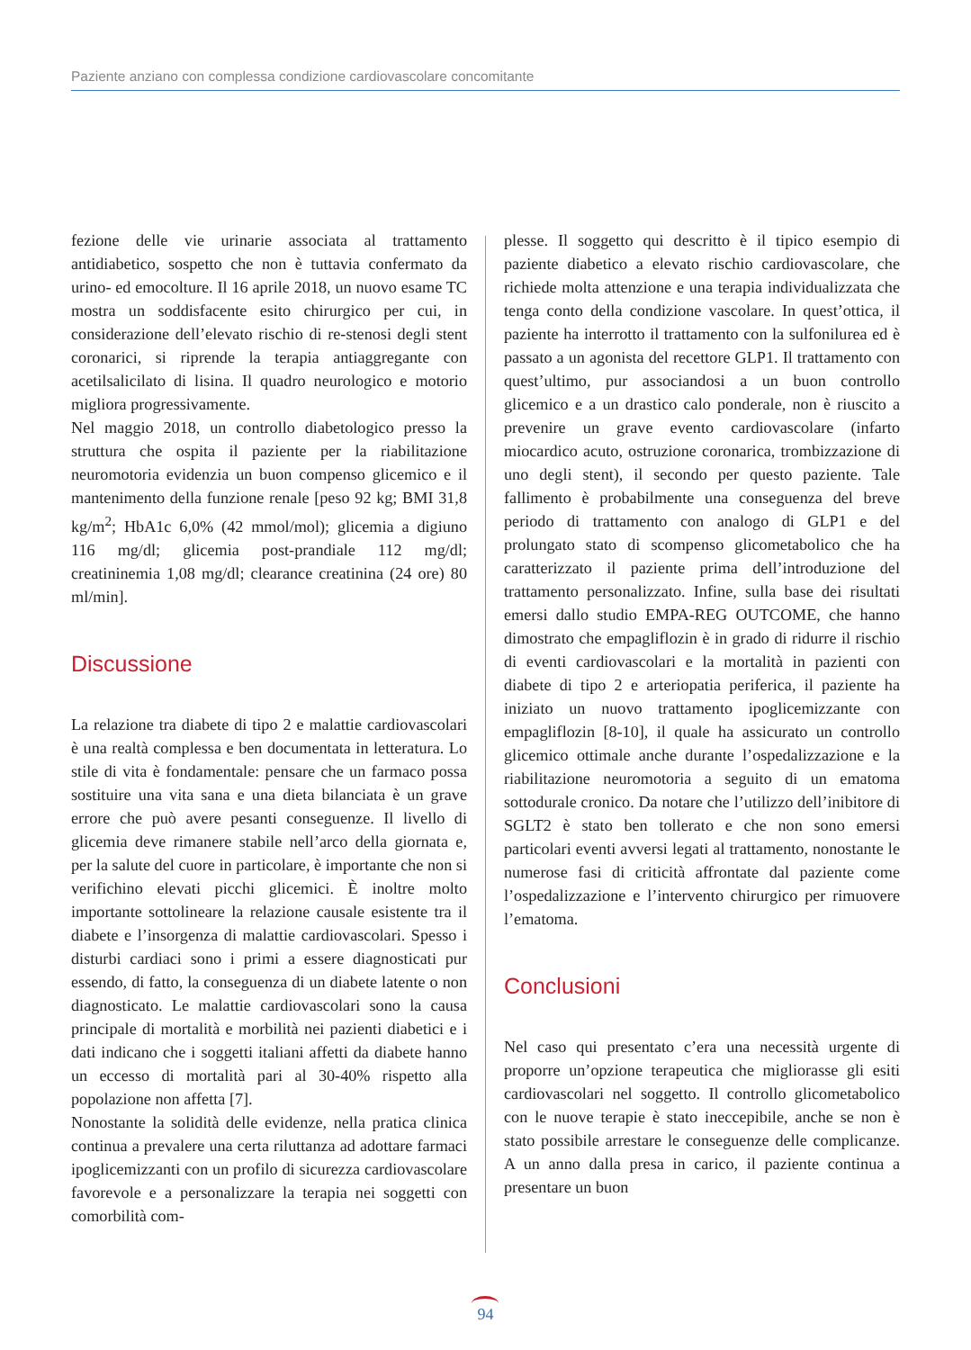Paziente anziano con complessa condizione cardiovascolare concomitante
fezione delle vie urinarie associata al trattamento antidiabetico, sospetto che non è tuttavia confermato da urino- ed emocolture. Il 16 aprile 2018, un nuovo esame TC mostra un soddisfacente esito chirurgico per cui, in considerazione dell’elevato rischio di re-stenosi degli stent coronarici, si riprende la terapia antiaggregante con acetilsalicilato di lisina. Il quadro neurologico e motorio migliora progressivamente.
Nel maggio 2018, un controllo diabetologico presso la struttura che ospita il paziente per la riabilitazione neuromotoria evidenzia un buon compenso glicemico e il mantenimento della funzione renale [peso 92 kg; BMI 31,8 kg/m<sup>2</sup>; HbA1c 6,0% (42 mmol/mol); glicemia a digiuno 116 mg/dl; glicemia post-prandiale 112 mg/dl; creatininemia 1,08 mg/dl; clearance creatinina (24 ore) 80 ml/min].
Discussione
La relazione tra diabete di tipo 2 e malattie cardiovascolari è una realtà complessa e ben documentata in letteratura. Lo stile di vita è fondamentale: pensare che un farmaco possa sostituire una vita sana e una dieta bilanciata è un grave errore che può avere pesanti conseguenze. Il livello di glicemia deve rimanere stabile nell’arco della giornata e, per la salute del cuore in particolare, è importante che non si verifichino elevati picchi glicemici. È inoltre molto importante sottolineare la relazione causale esistente tra il diabete e l’insorgenza di malattie cardiovascolari. Spesso i disturbi cardiaci sono i primi a essere diagnosticati pur essendo, di fatto, la conseguenza di un diabete latente o non diagnosticato. Le malattie cardiovascolari sono la causa principale di mortalità e morbilità nei pazienti diabetici e i dati indicano che i soggetti italiani affetti da diabete hanno un eccesso di mortalità pari al 30-40% rispetto alla popolazione non affetta [7].
Nonostante la solidità delle evidenze, nella pratica clinica continua a prevalere una certa riluttanza ad adottare farmaci ipoglicemizzanti con un profilo di sicurezza cardiovascolare favorevole e a personalizzare la terapia nei soggetti con comorbilità com-
plesse. Il soggetto qui descritto è il tipico esempio di paziente diabetico a elevato rischio cardiovascolare, che richiede molta attenzione e una terapia individualizzata che tenga conto della condizione vascolare. In quest’ottica, il paziente ha interrotto il trattamento con la sulfonilurea ed è passato a un agonista del recettore GLP1. Il trattamento con quest’ultimo, pur associandosi a un buon controllo glicemico e a un drastico calo ponderale, non è riuscito a prevenire un grave evento cardiovascolare (infarto miocardico acuto, ostruzione coronarica, trombizzazione di uno degli stent), il secondo per questo paziente. Tale fallimento è probabilmente una conseguenza del breve periodo di trattamento con analogo di GLP1 e del prolungato stato di scompenso glicometabolico che ha caratterizzato il paziente prima dell’introduzione del trattamento personalizzato. Infine, sulla base dei risultati emersi dallo studio EMPA-REG OUTCOME, che hanno dimostrato che empagliflozin è in grado di ridurre il rischio di eventi cardiovascolari e la mortalità in pazienti con diabete di tipo 2 e arteriopatia periferica, il paziente ha iniziato un nuovo trattamento ipoglicemizzante con empagliflozin [8-10], il quale ha assicurato un controllo glicemico ottimale anche durante l’ospedalizzazione e la riabilitazione neuromotoria a seguito di un ematoma sottodurale cronico. Da notare che l’utilizzo dell’inibitore di SGLT2 è stato ben tollerato e che non sono emersi particolari eventi avversi legati al trattamento, nonostante le numerose fasi di criticità affrontate dal paziente come l’ospedalizzazione e l’intervento chirurgico per rimuovere l’ematoma.
Conclusioni
Nel caso qui presentato c’era una necessità urgente di proporre un’opzione terapeutica che migliorasse gli esiti cardiovascolari nel soggetto. Il controllo glicometabolico con le nuove terapie è stato ineccepibile, anche se non è stato possibile arrestare le conseguenze delle complicanze. A un anno dalla presa in carico, il paziente continua a presentare un buon
94